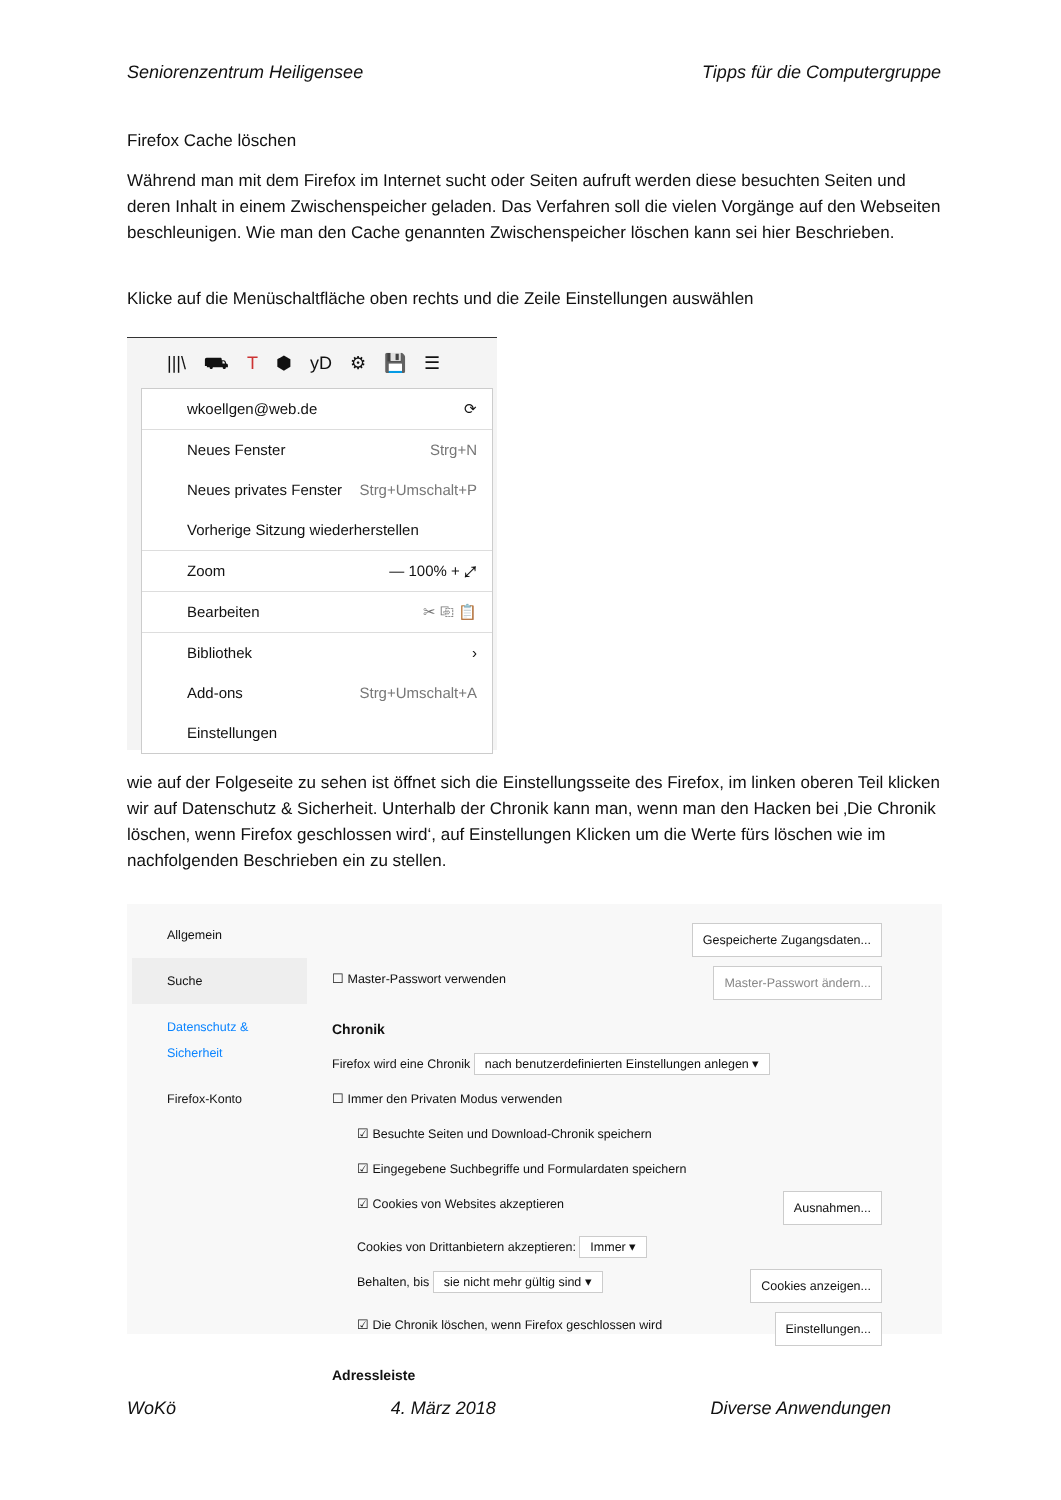Seniorenzentrum Heiligensee Tipps für die Computergruppe
Firefox Cache löschen
Während man mit dem Firefox im Internet sucht oder Seiten aufruft werden diese besuchten Seiten und deren Inhalt in einem Zwischenspeicher geladen. Das Verfahren soll die vielen Vorgänge auf den Webseiten beschleunigen. Wie man den Cache genannten Zwischenspeicher löschen kann sei hier Beschrieben.
Klicke auf die Menüschaltfläche oben rechts und die Zeile Einstellungen auswählen
|||\ ⛟ T ⬢ yD ⚙ 💾 ☰
wkoellgen@web.de ⟳
Neues Fenster Strg+N
Neues privates Fenster Strg+Umschalt+P
Vorherige Sitzung wiederherstellen
Zoom — 100% + ⤢
Bearbeiten ✂ ⎘ 📋
Bibliothek ›
Add-ons Strg+Umschalt+A
Einstellungen
wie auf der Folgeseite zu sehen ist öffnet sich die Einstellungsseite des Firefox, im linken oberen Teil klicken wir auf Datenschutz & Sicherheit. Unterhalb der Chronik kann man, wenn man den Hacken bei ‚Die Chronik löschen, wenn Firefox geschlossen wird‘, auf Einstellungen Klicken um die Werte fürs löschen wie im nachfolgenden Beschrieben ein zu stellen.
Allgemein
Suche
Datenschutz & Sicherheit
Firefox-Konto
Gespeicherte Zugangsdaten...
☐ Master-Passwort verwenden Master-Passwort ändern...
Chronik
Firefox wird eine Chronik nach benutzerdefinierten Einstellungen anlegen ▾
☐ Immer den Privaten Modus verwenden
☑ Besuchte Seiten und Download-Chronik speichern
☑ Eingegebene Suchbegriffe und Formulardaten speichern
☑ Cookies von Websites akzeptieren Ausnahmen...
Cookies von Drittanbietern akzeptieren: Immer ▾
Behalten, bis sie nicht mehr gültig sind ▾ Cookies anzeigen...
☑ Die Chronik löschen, wenn Firefox geschlossen wird Einstellungen...
Adressleiste
WoKö 4. März 2018 Diverse Anwendungen